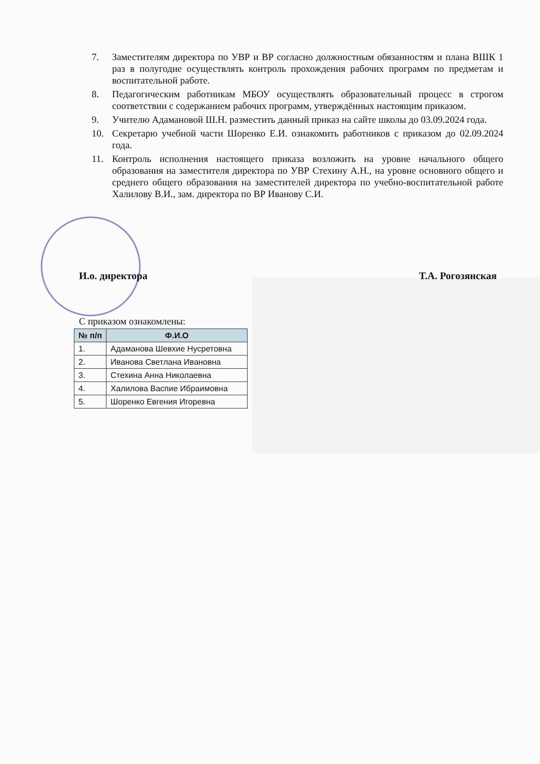7. Заместителям директора по УВР и ВР согласно должностным обязанностям и плана ВШК 1 раз в полугодие осуществлять контроль прохождения рабочих программ по предметам и воспитательной работе.
8. Педагогическим работникам МБОУ осуществлять образовательный процесс в строгом соответствии с содержанием рабочих программ, утверждённых настоящим приказом.
9. Учителю Адамановой Ш.Н. разместить данный приказ на сайте школы до 03.09.2024 года.
10. Секретарю учебной части Шоренко Е.И. ознакомить работников с приказом до 02.09.2024 года.
11. Контроль исполнения настоящего приказа возложить на уровне начального общего образования на заместителя директора по УВР Стехину А.Н., на уровне основного общего и среднего общего образования на заместителей директора по учебно-воспитательной работе Халилову В.И., зам. директора по ВР Иванову С.И.
И.о. директора Т.А. Рогозянская
С приказом ознакомлены:
| № п/п | Ф.И.О |
| --- | --- |
| 1. | Адаманова Шевхие Нусретовна |
| 2. | Иванова Светлана Ивановна |
| 3. | Стехина Анна Николаевна |
| 4. | Халилова Васпие Ибраимовна |
| 5. | Шоренко Евгения Игоревна |